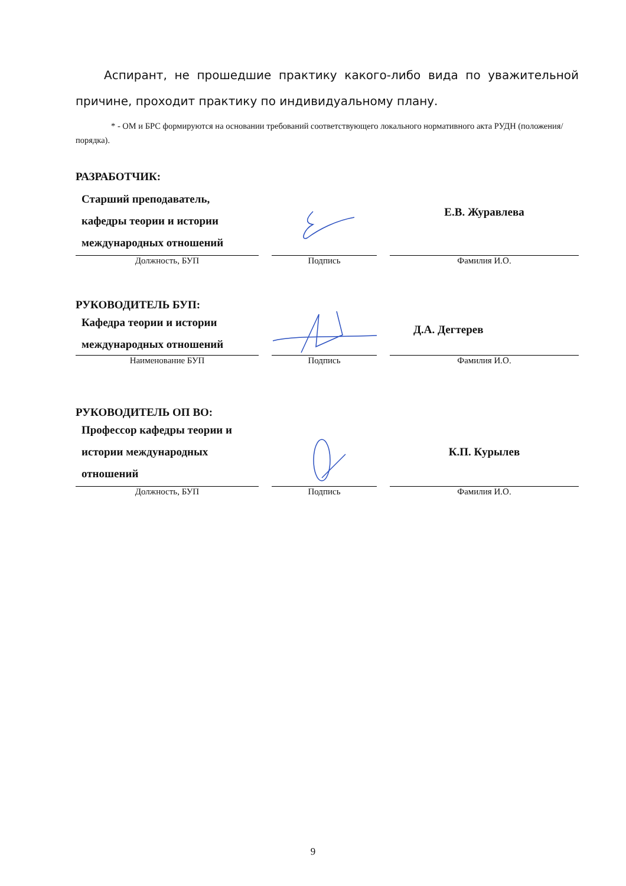Аспирант, не прошедшие практику какого-либо вида по уважительной причине, проходит практику по индивидуальному плану.
* - ОМ и БРС формируются на основании требований соответствующего локального нормативного акта РУДН (положения/порядка).
РАЗРАБОТЧИК:
Старший преподаватель,
кафедры теории и истории
международных отношений
Е.В. Журавлева
Должность, БУП Подпись Фамилия И.О.
РУКОВОДИТЕЛЬ БУП:
Кафедра теории и истории
международных отношений
Д.А. Дегтерев
Наименование БУП Подпись Фамилия И.О.
РУКОВОДИТЕЛЬ ОП ВО:
Профессор кафедры теории и
истории международных
отношений
К.П. Курылев
Должность, БУП Подпись Фамилия И.О.
9